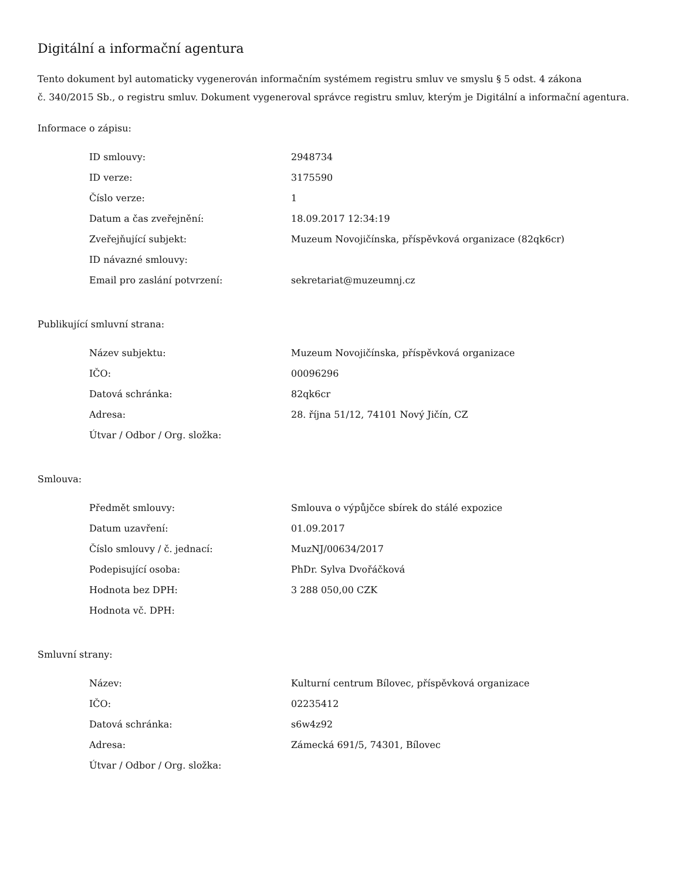Digitální a informační agentura
Tento dokument byl automaticky vygenerován informačním systémem registru smluv ve smyslu § 5 odst. 4 zákona
č. 340/2015 Sb., o registru smluv. Dokument vygeneroval správce registru smluv, kterým je Digitální a informační agentura.
Informace o zápisu:
| ID smlouvy: | 2948734 |
| ID verze: | 3175590 |
| Číslo verze: | 1 |
| Datum a čas zveřejnění: | 18.09.2017 12:34:19 |
| Zveřejňující subjekt: | Muzeum Novojičínska, příspěvková organizace (82qk6cr) |
| ID návazné smlouvy: | |
| Email pro zaslání potvrzení: | sekretariat@muzeumnj.cz |
Publikující smluvní strana:
| Název subjektu: | Muzeum Novojičínska, příspěvková organizace |
| IČO: | 00096296 |
| Datová schránka: | 82qk6cr |
| Adresa: | 28. října 51/12, 74101 Nový Jičín, CZ |
| Útvar / Odbor / Org. složka: | |
Smlouva:
| Předmět smlouvy: | Smlouva o výpůjčce sbírek do stálé expozice |
| Datum uzavření: | 01.09.2017 |
| Číslo smlouvy / č. jednací: | MuzNJ/00634/2017 |
| Podepisující osoba: | PhDr. Sylva Dvořáčková |
| Hodnota bez DPH: | 3 288 050,00 CZK |
| Hodnota vč. DPH: | |
Smluvní strany:
| Název: | Kulturní centrum Bílovec, příspěvková organizace |
| IČO: | 02235412 |
| Datová schránka: | s6w4z92 |
| Adresa: | Zámecká 691/5, 74301, Bílovec |
| Útvar / Odbor / Org. složka: | |